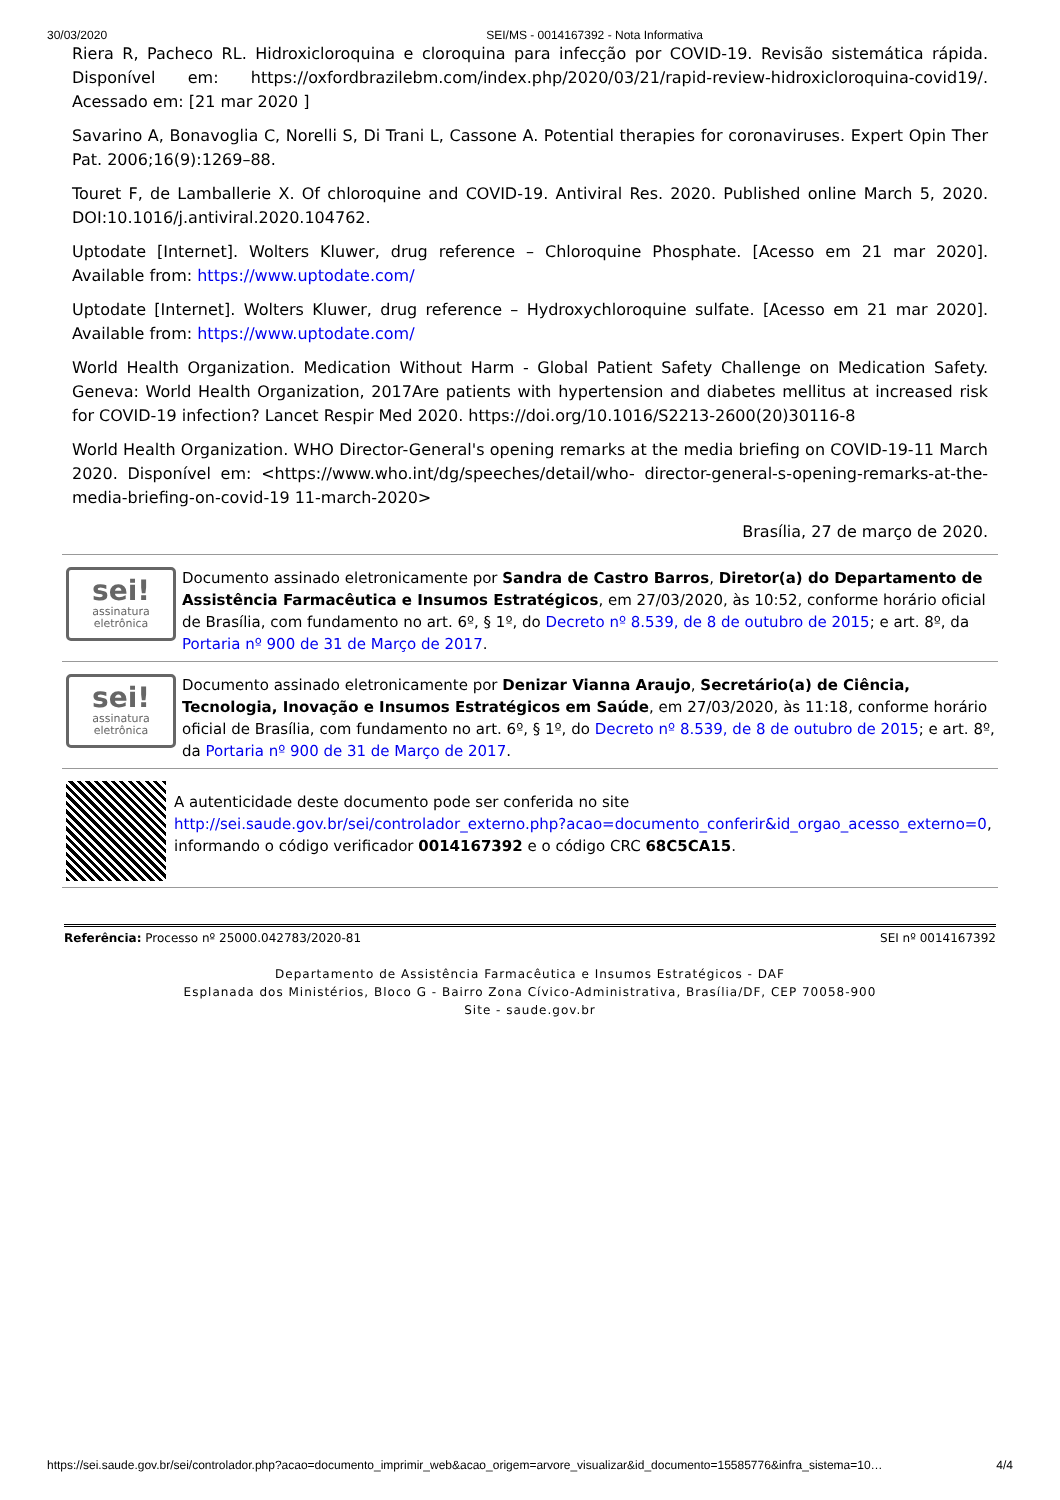30/03/2020 SEI/MS - 0014167392 - Nota Informativa
Riera R, Pacheco RL. Hidroxicloroquina e cloroquina para infecção por COVID-19. Revisão sistemática rápida. Disponível em: https://oxfordbrazilebm.com/index.php/2020/03/21/rapid-review-hidroxicloroquina-covid19/. Acessado em: [21 mar 2020 ]
Savarino A, Bonavoglia C, Norelli S, Di Trani L, Cassone A. Potential therapies for coronaviruses. Expert Opin Ther Pat. 2006;16(9):1269–88.
Touret F, de Lamballerie X. Of chloroquine and COVID-19. Antiviral Res. 2020. Published online March 5, 2020. DOI:10.1016/j.antiviral.2020.104762.
Uptodate [Internet]. Wolters Kluwer, drug reference – Chloroquine Phosphate. [Acesso em 21 mar 2020]. Available from: https://www.uptodate.com/
Uptodate [Internet]. Wolters Kluwer, drug reference – Hydroxychloroquine sulfate. [Acesso em 21 mar 2020]. Available from: https://www.uptodate.com/
World Health Organization. Medication Without Harm - Global Patient Safety Challenge on Medication Safety. Geneva: World Health Organization, 2017Are patients with hypertension and diabetes mellitus at increased risk for COVID-19 infection? Lancet Respir Med 2020. https://doi.org/10.1016/S2213-2600(20)30116-8
World Health Organization. WHO Director-General's opening remarks at the media briefing on COVID-19-11 March 2020. Disponível em: <https://www.who.int/dg/speeches/detail/who- director-general-s-opening-remarks-at-the-media-briefing-on-covid-19 11-march-2020>
Brasília, 27 de março de 2020.
sei!
assinatura
eletrônica
Documento assinado eletronicamente por Sandra de Castro Barros, Diretor(a) do Departamento de Assistência Farmacêutica e Insumos Estratégicos, em 27/03/2020, às 10:52, conforme horário oficial de Brasília, com fundamento no art. 6º, § 1º, do Decreto nº 8.539, de 8 de outubro de 2015; e art. 8º, da Portaria nº 900 de 31 de Março de 2017.
sei!
assinatura
eletrônica
Documento assinado eletronicamente por Denizar Vianna Araujo, Secretário(a) de Ciência, Tecnologia, Inovação e Insumos Estratégicos em Saúde, em 27/03/2020, às 11:18, conforme horário oficial de Brasília, com fundamento no art. 6º, § 1º, do Decreto nº 8.539, de 8 de outubro de 2015; e art. 8º, da Portaria nº 900 de 31 de Março de 2017.
A autenticidade deste documento pode ser conferida no site http://sei.saude.gov.br/sei/controlador_externo.php?acao=documento_conferir&id_orgao_acesso_externo=0, informando o código verificador 0014167392 e o código CRC 68C5CA15.
Referência: Processo nº 25000.042783/2020-81 SEI nº 0014167392
Departamento de Assistência Farmacêutica e Insumos Estratégicos - DAF
Esplanada dos Ministérios, Bloco G - Bairro Zona Cívico-Administrativa, Brasília/DF, CEP 70058-900
Site - saude.gov.br
https://sei.saude.gov.br/sei/controlador.php?acao=documento_imprimir_web&acao_origem=arvore_visualizar&id_documento=15585776&infra_sistema=10… 4/4